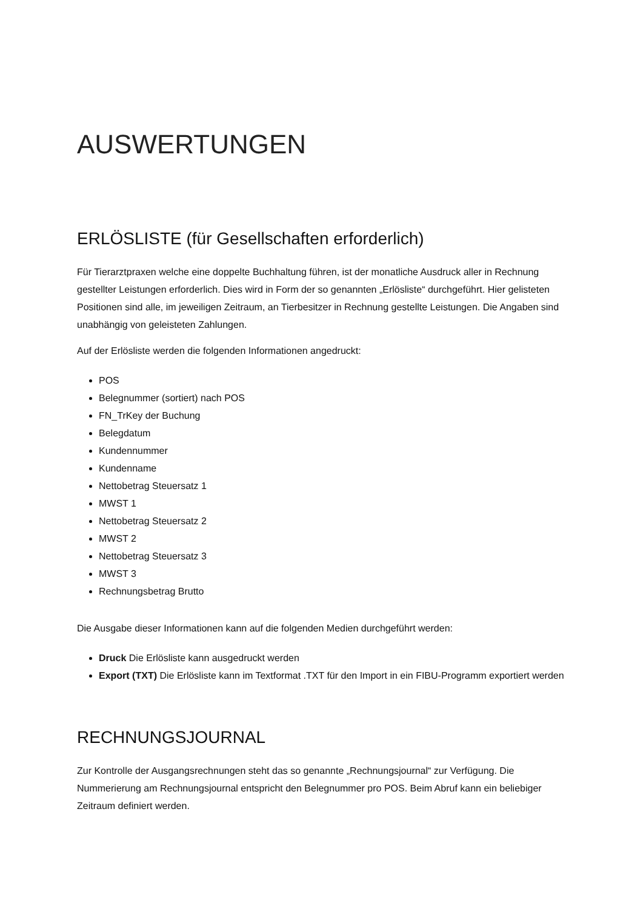AUSWERTUNGEN
ERLÖSLISTE (für Gesellschaften erforderlich)
Für Tierarztpraxen welche eine doppelte Buchhaltung führen, ist der monatliche Ausdruck aller in Rechnung gestellter Leistungen erforderlich. Dies wird in Form der so genannten „Erlösliste“ durchgeführt. Hier gelisteten Positionen sind alle, im jeweiligen Zeitraum, an Tierbesitzer in Rechnung gestellte Leistungen. Die Angaben sind unabhängig von geleisteten Zahlungen.
Auf der Erlösliste werden die folgenden Informationen angedruckt:
POS
Belegnummer (sortiert) nach POS
FN_TrKey der Buchung
Belegdatum
Kundennummer
Kundenname
Nettobetrag Steuersatz 1
MWST 1
Nettobetrag Steuersatz 2
MWST 2
Nettobetrag Steuersatz 3
MWST 3
Rechnungsbetrag Brutto
Die Ausgabe dieser Informationen kann auf die folgenden Medien durchgeführt werden:
Druck Die Erlösliste kann ausgedruckt werden
Export (TXT) Die Erlösliste kann im Textformat .TXT für den Import in ein FIBU-Programm exportiert werden
RECHNUNGSJOURNAL
Zur Kontrolle der Ausgangsrechnungen steht das so genannte „Rechnungsjournal“ zur Verfügung. Die Nummerierung am Rechnungsjournal entspricht den Belegnummer pro POS. Beim Abruf kann ein beliebiger Zeitraum definiert werden.